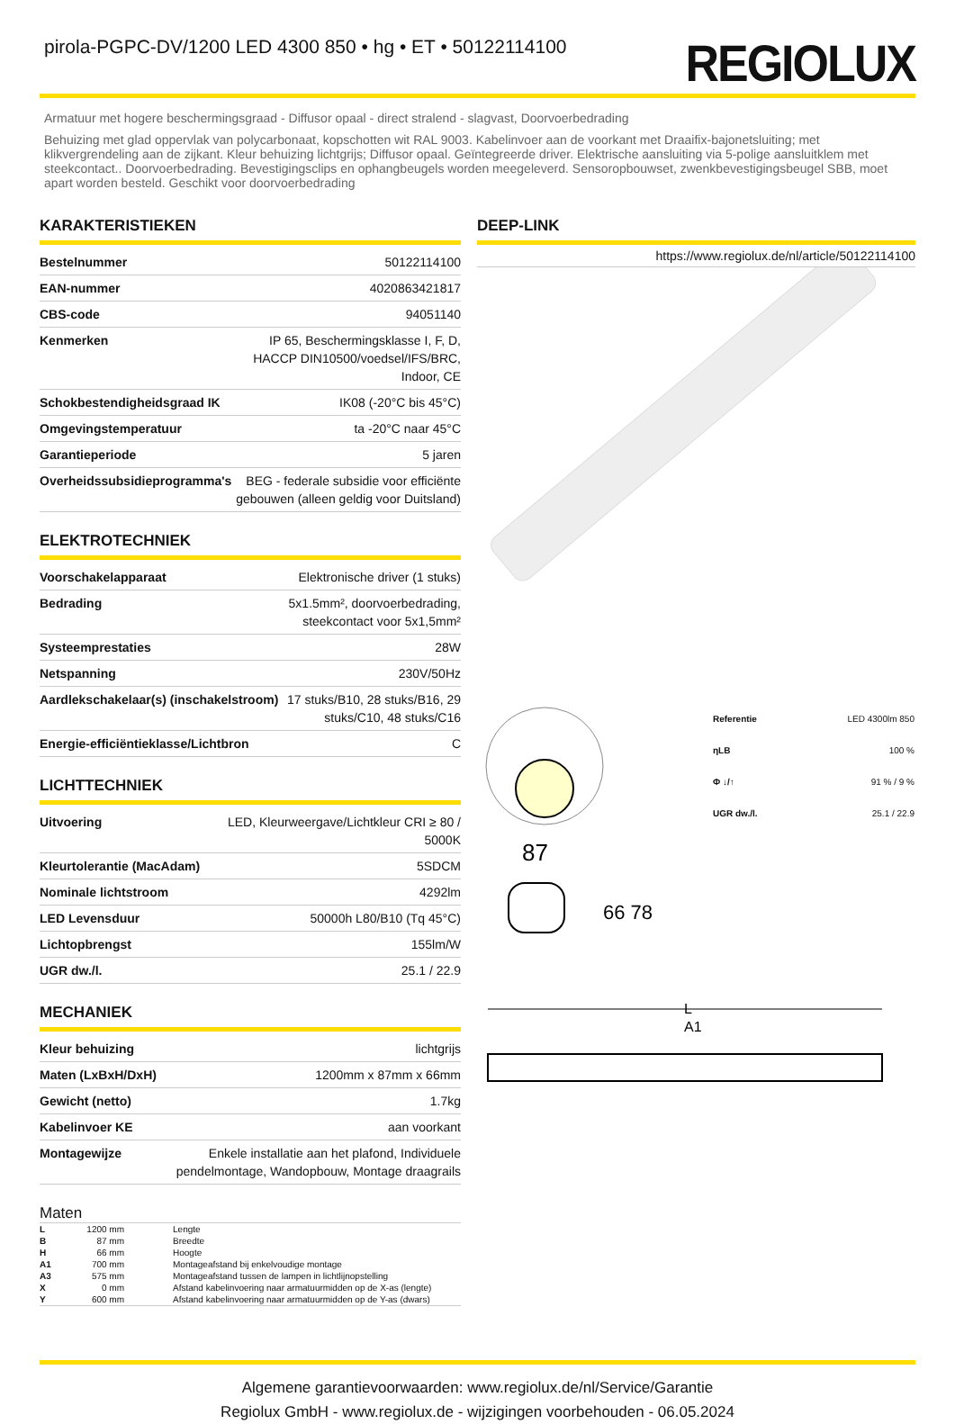pirola-PGPC-DV/1200 LED 4300 850 • hg • ET • 50122114100
REGIOLUX
Armatuur met hogere beschermingsgraad - Diffusor opaal - direct stralend - slagvast, Doorvoerbedrading
Behuizing met glad oppervlak van polycarbonaat, kopschotten wit RAL 9003. Kabelinvoer aan de voorkant met Draaifix-bajonetsluiting; met klikvergrendeling aan de zijkant. Kleur behuizing lichtgrijs; Diffusor opaal. Geïntegreerde driver. Elektrische aansluiting via 5-polige aansluitklem met steekcontact.. Doorvoerbedrading. Bevestigingsclips en ophangbeugels worden meegeleverd. Sensoropbouwset, zwenkbevestigingsbeugel SBB, moet apart worden besteld. Geschikt voor doorvoerbedrading
KARAKTERISTIEKEN
| Bestelnummer | 50122114100 |
| EAN-nummer | 4020863421817 |
| CBS-code | 94051140 |
| Kenmerken | IP 65, Beschermingsklasse I, F, D, HACCP DIN10500/voedsel/IFS/BRC, Indoor, CE |
| Schokbestendigheidsgraad IK | IK08 (-20°C bis 45°C) |
| Omgevingstemperatuur | ta -20°C naar 45°C |
| Garantieperiode | 5 jaren |
| Overheidssubsidieprogramma's | BEG - federale subsidie voor efficiënte gebouwen (alleen geldig voor Duitsland) |
ELEKTROTECHNIEK
| Voorschakelapparaat | Elektronische driver (1 stuks) |
| Bedrading | 5x1.5mm², doorvoerbedrading, steekcontact voor 5x1,5mm² |
| Systeemprestaties | 28W |
| Netspanning | 230V/50Hz |
| Aardlekschakelaar(s) (inschakelstroom) | 17 stuks/B10, 28 stuks/B16, 29 stuks/C10, 48 stuks/C16 |
| Energie-efficiëntieklasse/Lichtbron | C |
LICHTTECHNIEK
| Uitvoering | LED, Kleurweergave/Lichtkleur CRI ≥ 80 / 5000K |
| Kleurtolerantie (MacAdam) | 5SDCM |
| Nominale lichtstroom | 4292lm |
| LED Levensduur | 50000h L80/B10 (Tq 45°C) |
| Lichtopbrengst | 155lm/W |
| UGR dw./l. | 25.1 / 22.9 |
MECHANIEK
| Kleur behuizing | lichtgrijs |
| Maten (LxBxH/DxH) | 1200mm x 87mm x 66mm |
| Gewicht (netto) | 1.7kg |
| Kabelinvoer KE | aan voorkant |
| Montagewijze | Enkele installatie aan het plafond, Individuele pendelmontage, Wandopbouw, Montage draagrails |
Maten
| L | 1200 mm | Lengte |
| B | 87 mm | Breedte |
| H | 66 mm | Hoogte |
| A1 | 700 mm | Montageafstand bij enkelvoudige montage |
| A3 | 575 mm | Montageafstand tussen de lampen in lichtlijnopstelling |
| X | 0 mm | Afstand kabelinvoering naar armatuurmidden op de X-as (lengte) |
| Y | 600 mm | Afstand kabelinvoering naar armatuurmidden op de Y-as (dwars) |
DEEP-LINK
https://www.regiolux.de/nl/article/50122114100
| Referentie | LED 4300lm 850 |
| ηLB | 100 % |
| Φ ↓/↑ | 91 % / 9 % |
| UGR dw./l. | 25.1 / 22.9 |
87
66 78
L
A1
Algemene garantievoorwaarden: www.regiolux.de/nl/Service/Garantie
Regiolux GmbH - www.regiolux.de - wijzigingen voorbehouden - 06.05.2024